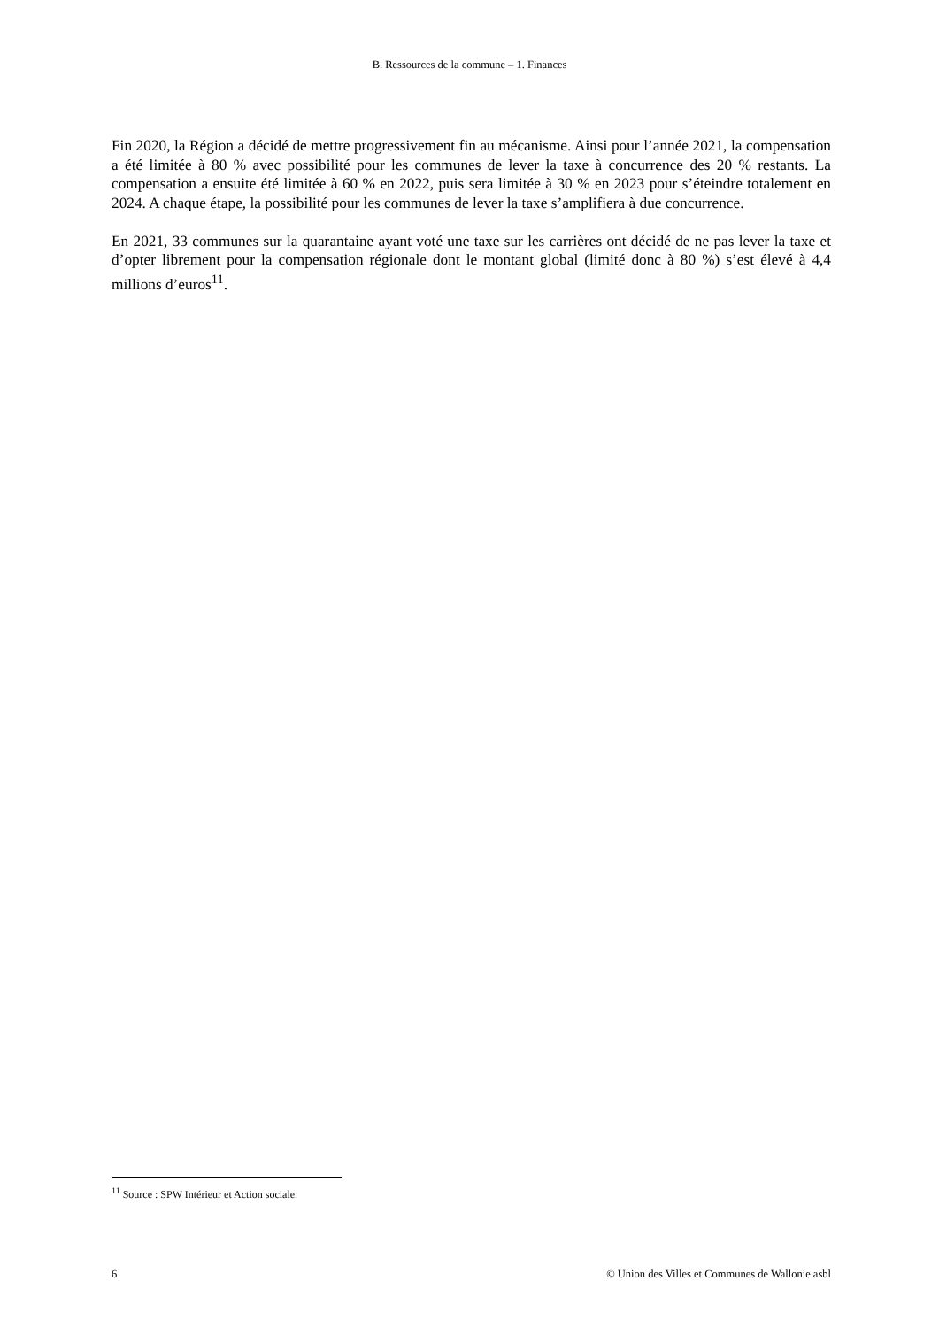B. Ressources de la commune – 1. Finances
Fin 2020, la Région a décidé de mettre progressivement fin au mécanisme. Ainsi pour l’année 2021, la compensation a été limitée à 80 % avec possibilité pour les communes de lever la taxe à concurrence des 20 % restants. La compensation a ensuite été limitée à 60 % en 2022, puis sera limitée à 30 % en 2023 pour s’éteindre totalement en 2024. A chaque étape, la possibilité pour les communes de lever la taxe s’amplifiera à due concurrence.
En 2021, 33 communes sur la quarantaine ayant voté une taxe sur les carrières ont décidé de ne pas lever la taxe et d’opter librement pour la compensation régionale dont le montant global (limité donc à 80 %) s’est élevé à 4,4 millions d’euros<sup>11</sup>.
<sup>11</sup> Source : SPW Intérieur et Action sociale.
6 © Union des Villes et Communes de Wallonie asbl